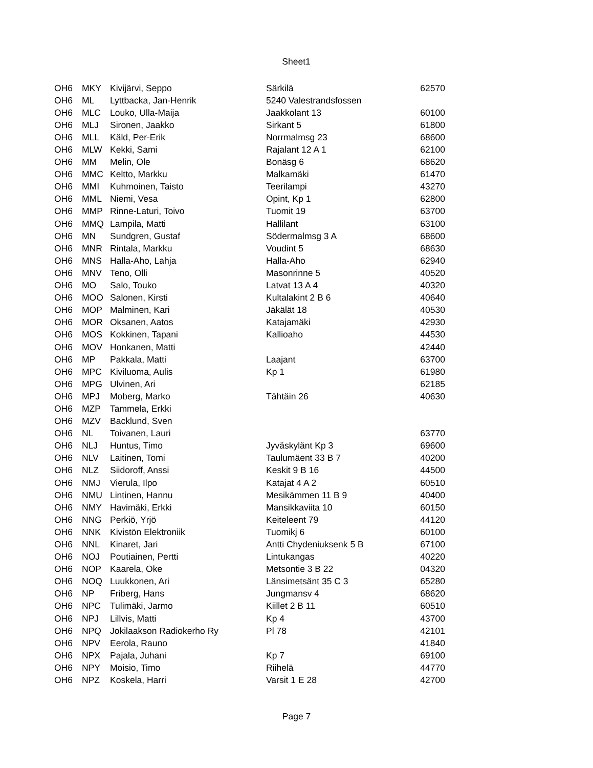Sheet1
| OH6 | MKY | Kivijärvi, Seppo | Särkilä | 62570 |
| OH6 | ML | Lyttbacka, Jan-Henrik | 5240 Valestrandsfossen | |
| OH6 | MLC | Louko, Ulla-Maija | Jaakkolant 13 | 60100 |
| OH6 | MLJ | Sironen, Jaakko | Sirkant 5 | 61800 |
| OH6 | MLL | Käld, Per-Erik | Norrmalmsg 23 | 68600 |
| OH6 | MLW | Kekki, Sami | Rajalant 12 A 1 | 62100 |
| OH6 | MM | Melin, Ole | Bonäsg 6 | 68620 |
| OH6 | MMC | Keltto, Markku | Malkamäki | 61470 |
| OH6 | MMI | Kuhmoinen, Taisto | Teerilampi | 43270 |
| OH6 | MML | Niemi, Vesa | Opint, Kp 1 | 62800 |
| OH6 | MMP | Rinne-Laturi, Toivo | Tuomit 19 | 63700 |
| OH6 | MMQ | Lampila, Matti | Hallilant | 63100 |
| OH6 | MN | Sundgren, Gustaf | Södermalmsg 3 A | 68600 |
| OH6 | MNR | Rintala, Markku | Voudint 5 | 68630 |
| OH6 | MNS | Halla-Aho, Lahja | Halla-Aho | 62940 |
| OH6 | MNV | Teno, Olli | Masonrinne 5 | 40520 |
| OH6 | MO | Salo, Touko | Latvat 13 A 4 | 40320 |
| OH6 | MOO | Salonen, Kirsti | Kultalakint 2 B 6 | 40640 |
| OH6 | MOP | Malminen, Kari | Jäkälät 18 | 40530 |
| OH6 | MOR | Oksanen, Aatos | Katajamäki | 42930 |
| OH6 | MOS | Kokkinen, Tapani | Kallioaho | 44530 |
| OH6 | MOV | Honkanen, Matti | | 42440 |
| OH6 | MP | Pakkala, Matti | Laajant | 63700 |
| OH6 | MPC | Kiviluoma, Aulis | Kp 1 | 61980 |
| OH6 | MPG | Ulvinen, Ari | | 62185 |
| OH6 | MPJ | Moberg, Marko | Tähtäin 26 | 40630 |
| OH6 | MZP | Tammela, Erkki | | |
| OH6 | MZV | Backlund, Sven | | |
| OH6 | NL | Toivanen, Lauri | | 63770 |
| OH6 | NLJ | Huntus, Timo | Jyväskylänt Kp 3 | 69600 |
| OH6 | NLV | Laitinen, Tomi | Taulumäent 33 B 7 | 40200 |
| OH6 | NLZ | Siidoroff, Anssi | Keskit 9 B 16 | 44500 |
| OH6 | NMJ | Vierula, Ilpo | Katajat 4 A 2 | 60510 |
| OH6 | NMU | Lintinen, Hannu | Mesikämmen 11 B 9 | 40400 |
| OH6 | NMY | Havimäki, Erkki | Mansikkaviita 10 | 60150 |
| OH6 | NNG | Perkiö, Yrjö | Keiteleent 79 | 44120 |
| OH6 | NNK | Kivistön Elektroniik | Tuomikj 6 | 60100 |
| OH6 | NNL | Kinaret, Jari | Antti Chydeniuksenk 5 B | 67100 |
| OH6 | NOJ | Poutiainen, Pertti | Lintukangas | 40220 |
| OH6 | NOP | Kaarela, Oke | Metsontie 3 B 22 | 04320 |
| OH6 | NOQ | Luukkonen, Ari | Länsimetsänt 35 C 3 | 65280 |
| OH6 | NP | Friberg, Hans | Jungmansv 4 | 68620 |
| OH6 | NPC | Tulimäki, Jarmo | Kiillet 2 B 11 | 60510 |
| OH6 | NPJ | Lillvis, Matti | Kp 4 | 43700 |
| OH6 | NPQ | Jokilaakson Radiokerho Ry | Pl 78 | 42101 |
| OH6 | NPV | Eerola, Rauno | | 41840 |
| OH6 | NPX | Pajala, Juhani | Kp 7 | 69100 |
| OH6 | NPY | Moisio, Timo | Riihelä | 44770 |
| OH6 | NPZ | Koskela, Harri | Varsit 1 E 28 | 42700 |
Page 7